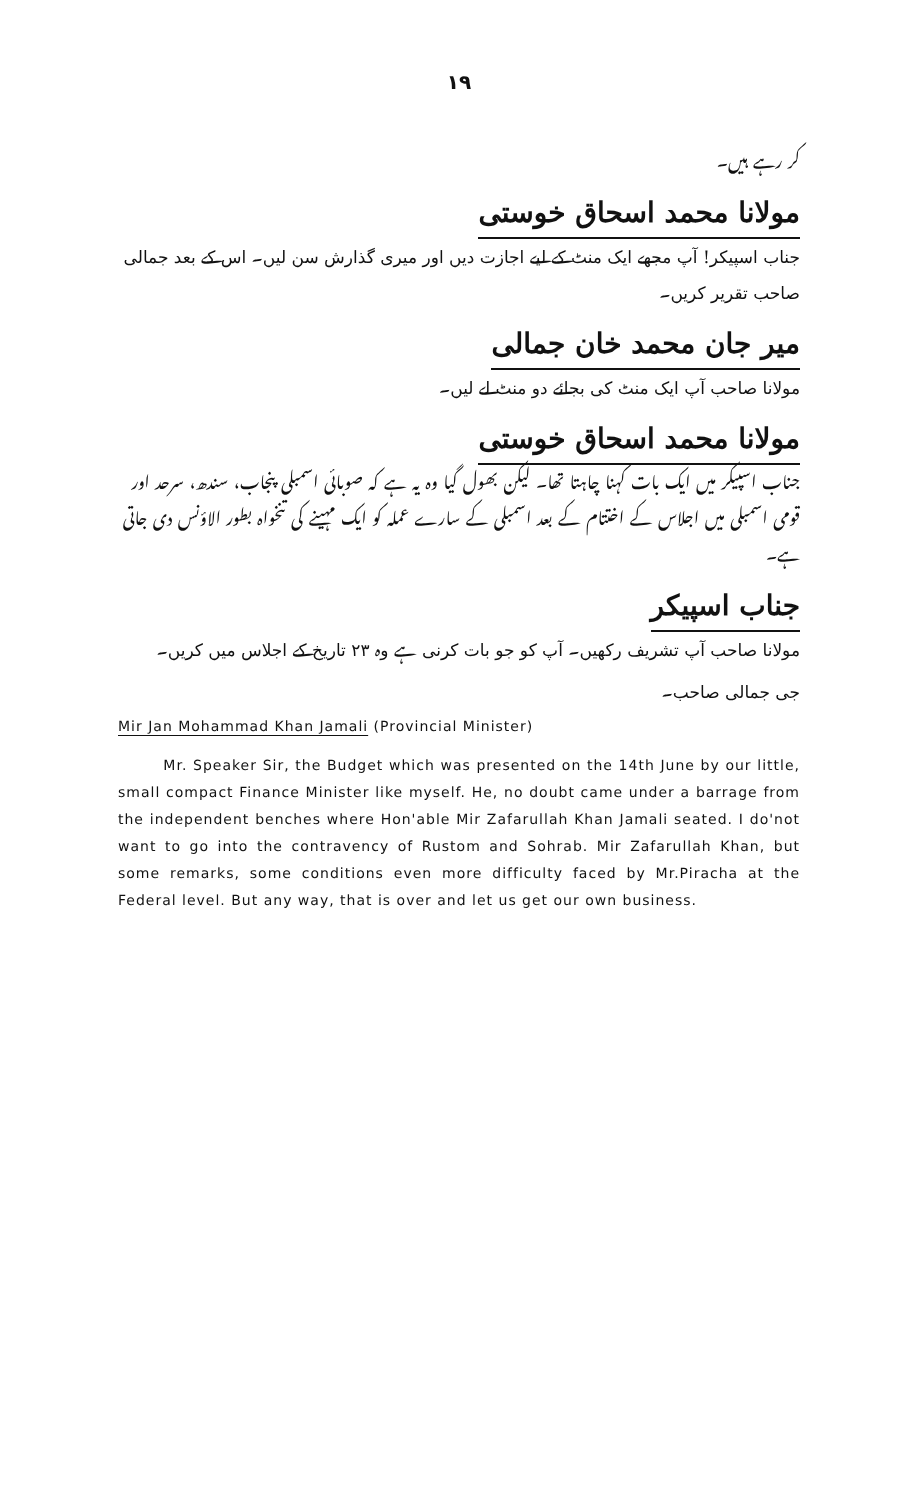١٩
کر رہے ہیں۔
مولانا محمد اسحاق خوستی
جناب اسپیکر! آپ مجھے ایک منٹ کے لیے اجازت دیں اور میری گذارش سن لیں۔ اس کے بعد جمالی صاحب تقریر کریں۔
میر جان محمد خان جمالی
مولانا صاحب آپ ایک منٹ کی بجائے دو منٹ لے لیں۔
مولانا محمد اسحاق خوستی
جناب اسپیکر میں ایک بات کہنا چاہتا تھا۔ لیکن بھول گیا وہ یہ ہے کہ صوبائی اسمبلی پنجاب، سندھ، سرحد اور قومی اسمبلی میں اجلاس کے اختتام کے بعد اسمبلی کے سارے عملہ کو ایک مہینے کی تنخواہ بطور الاؤنس دی جاتی ہے۔
جناب اسپیکر
مولانا صاحب آپ تشریف رکھیں۔ آپ کو جو بات کرنی ہے وہ ۲۳ تاریخ کے اجلاس میں کریں۔
جی جمالی صاحب۔
Mir Jan Mohammad Khan Jamali (Provincial Minister)
Mr. Speaker Sir, the Budget which was presented on the 14th June by our little, small compact Finance Minister like myself. He, no doubt came under a barrage from the independent benches where Hon'able Mir Zafarullah Khan Jamali seated. I do'not want to go into the contravency of Rustom and Sohrab. Mir Zafarullah Khan, but some remarks, some conditions even more difficulty faced by Mr.Piracha at the Federal level. But any way, that is over and let us get our own business.